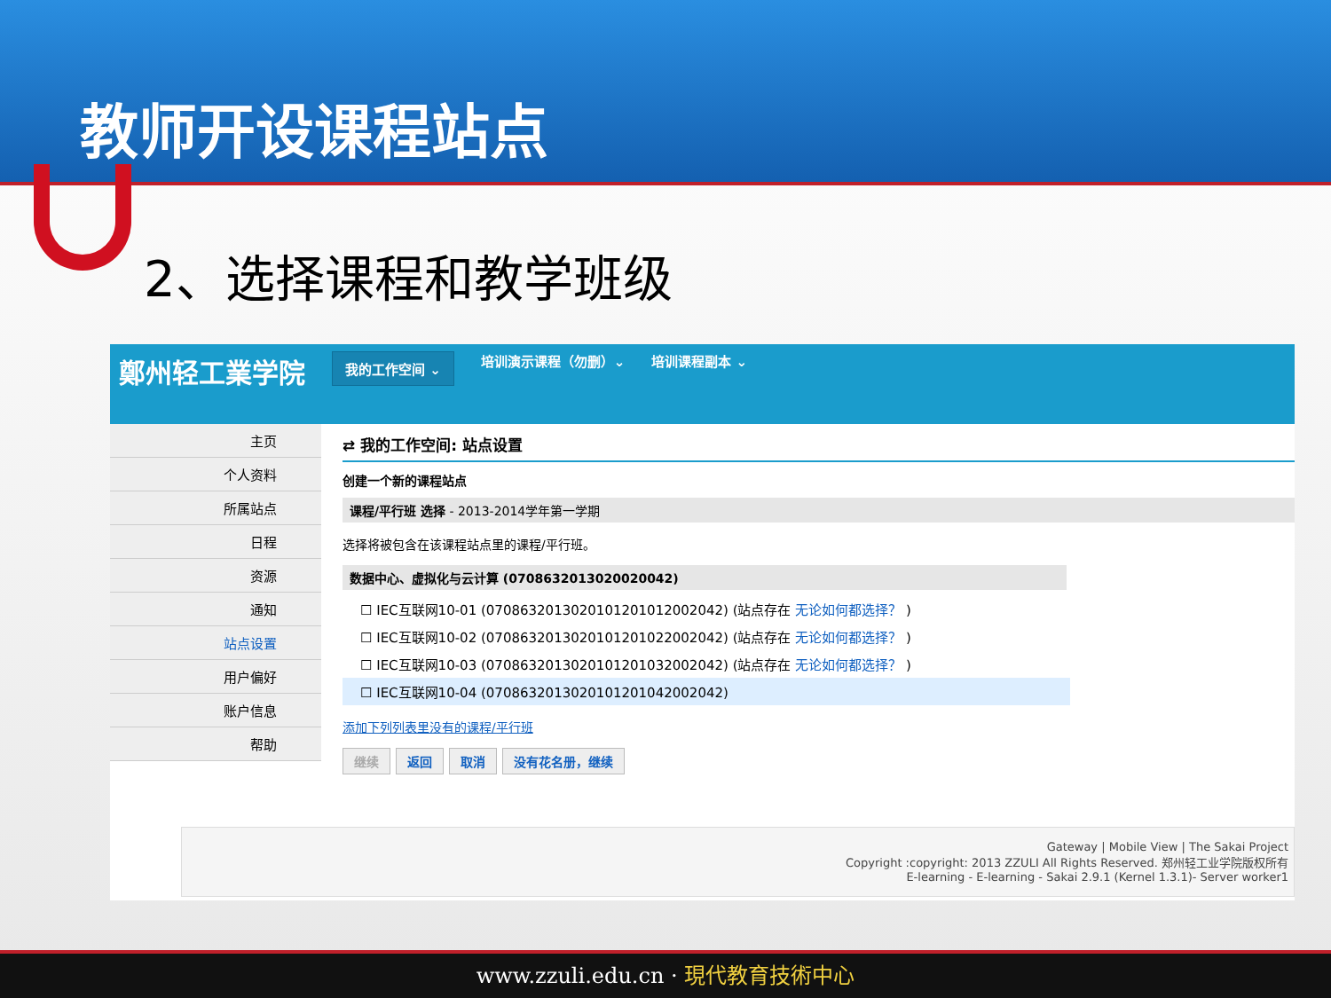教师开设课程站点
2、选择课程和教学班级
鄭州轻工業学院 我的工作空间 ⌄ 培训演示课程（勿删）⌄ 培训课程副本 ⌄
主页
个人资料
所属站点
日程
资源
通知
站点设置
用户偏好
账户信息
帮助
⇄ 我的工作空间: 站点设置
创建一个新的课程站点
课程/平行班 选择 - 2013-2014学年第一学期
选择将被包含在该课程站点里的课程/平行班。
数据中心、虚拟化与云计算 (0708632013020020042)
☐ IEC互联网10-01 (070863201302010120101200204​2) (站点存在 无论如何都选择？ )
☐ IEC互联网10-02 (0708632013020101201022002042) (站点存在 无论如何都选择？ )
☐ IEC互联网10-03 (0708632013020101201032002042) (站点存在 无论如何都选择？ )
☐ IEC互联网10-04 (0708632013020101201042002042)
添加下列列表里没有的课程/平行班
继续 返回 取消 没有花名册，继续
Gateway | Mobile View | The Sakai Project
Copyright :copyright: 2013 ZZULI All Rights Reserved. 郑州轻工业学院版权所有
E-learning - E-learning - Sakai 2.9.1 (Kernel 1.3.1)- Server worker1
www.zzuli.edu.cn · 現代教育技術中心